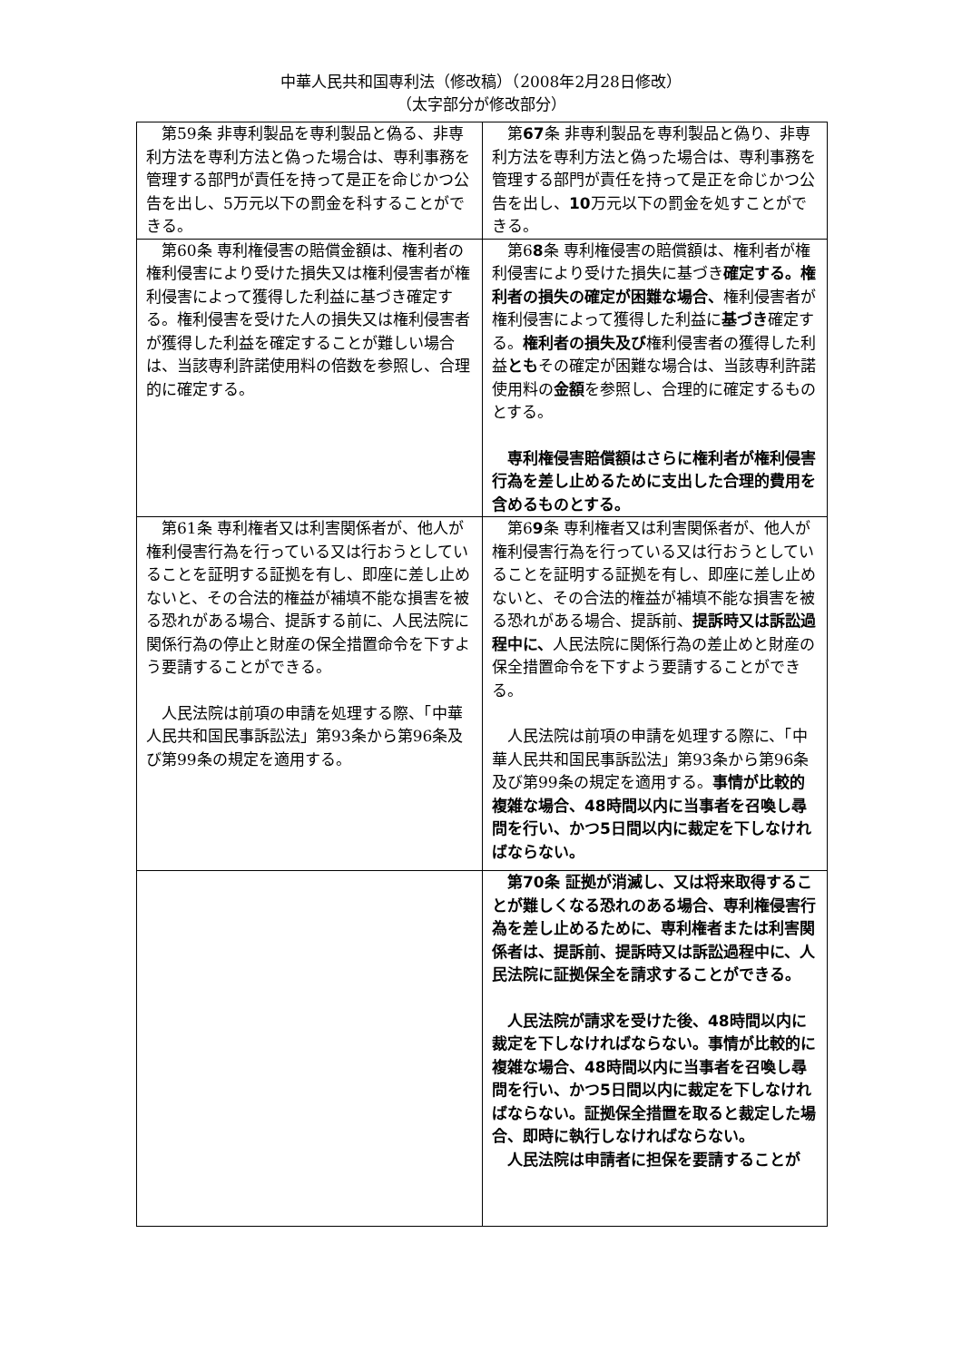中華人民共和国専利法（修改稿）（2008年2月28日修改）
（太字部分が修改部分）
| 第59条 非専利製品を専利製品と偽る、非専利方法を専利方法と偽った場合は、専利事務を管理する部門が責任を持って是正を命じかつ公告を出し、5万元以下の罰金を科することができる。 | 第 67 条 非専利製品を専利製品と偽り、非専利方法を専利方法と偽った場合は、専利事務を管理する部門が責任を持って是正を命じかつ公告を出し、 10 万元以下の罰金を処すことができる。 |
| 第60条 専利権侵害の賠償金額は、権利者の権利侵害により受けた損失又は権利侵害者が権利侵害によって獲得した利益に基づき確定する。権利侵害を受けた人の損失又は権利侵害者が獲得した利益を確定することが難しい場合は、当該専利許諾使用料の倍数を参照し、合理的に確定する。 | 第6 8 条 専利権侵害の賠償額は、権利者が権利侵害により受けた損失に基づき 確定する。権利者の損失の確定が困難な場合、 権利侵害者が権利侵害によって獲得した利益に 基づき 確定する。 権利者の損失及び 権利侵害者の獲得した利益 とも その確定が困難な場合は、当該専利許諾使用料の 金額 を参照し、合理的に確定するものとする。 専利権侵害賠償額はさらに権利者が権利侵害行為を差し止めるために支出した合理的費用を含めるものとする。 |
| 第61条 専利権者又は利害関係者が、他人が権利侵害行為を行っている又は行おうとしていることを証明する証拠を有し、即座に差し止めないと、その合法的権益が補填不能な損害を被る恐れがある場合、提訴する前に、人民法院に関係行為の停止と財産の保全措置命令を下すよう要請することができる。 人民法院は前項の申請を処理する際、「中華人民共和国民事訴訟法」第93条から第96条及び第99条の規定を適用する。 | 第6 9 条 専利権者又は利害関係者が、他人が権利侵害行為を行っている又は行おうとしていることを証明する証拠を有し、即座に差し止めないと、その合法的権益が補填不能な損害を被る恐れがある場合、提訴前、 提訴時又は訴訟過程中に、 人民法院に関係行為の差止めと財産の保全措置命令を下すよう要請することができる。 人民法院は前項の申請を処理する際に、「中華人民共和国民事訴訟法」第93条から第96条及び第99条の規定を適用する。 事情が比較的複雑な場合、48時間以内に当事者を召喚し尋問を行い、かつ5日間以内に裁定を下しなければならない。 |
| | 第70条 証拠が消滅し、又は将来取得することが難しくなる恐れのある場合、専利権侵害行為を差し止めるために、専利権者または利害関係者は、提訴前、提訴時又は訴訟過程中に、人民法院に証拠保全を請求することができる。 人民法院が請求を受けた後、48時間以内に裁定を下しなければならない。事情が比較的に複雑な場合、48時間以内に当事者を召喚し尋問を行い、かつ5日間以内に裁定を下しなければならない。証拠保全措置を取ると裁定した場合、即時に執行しなければならない。 人民法院は申請者に担保を要請することが |